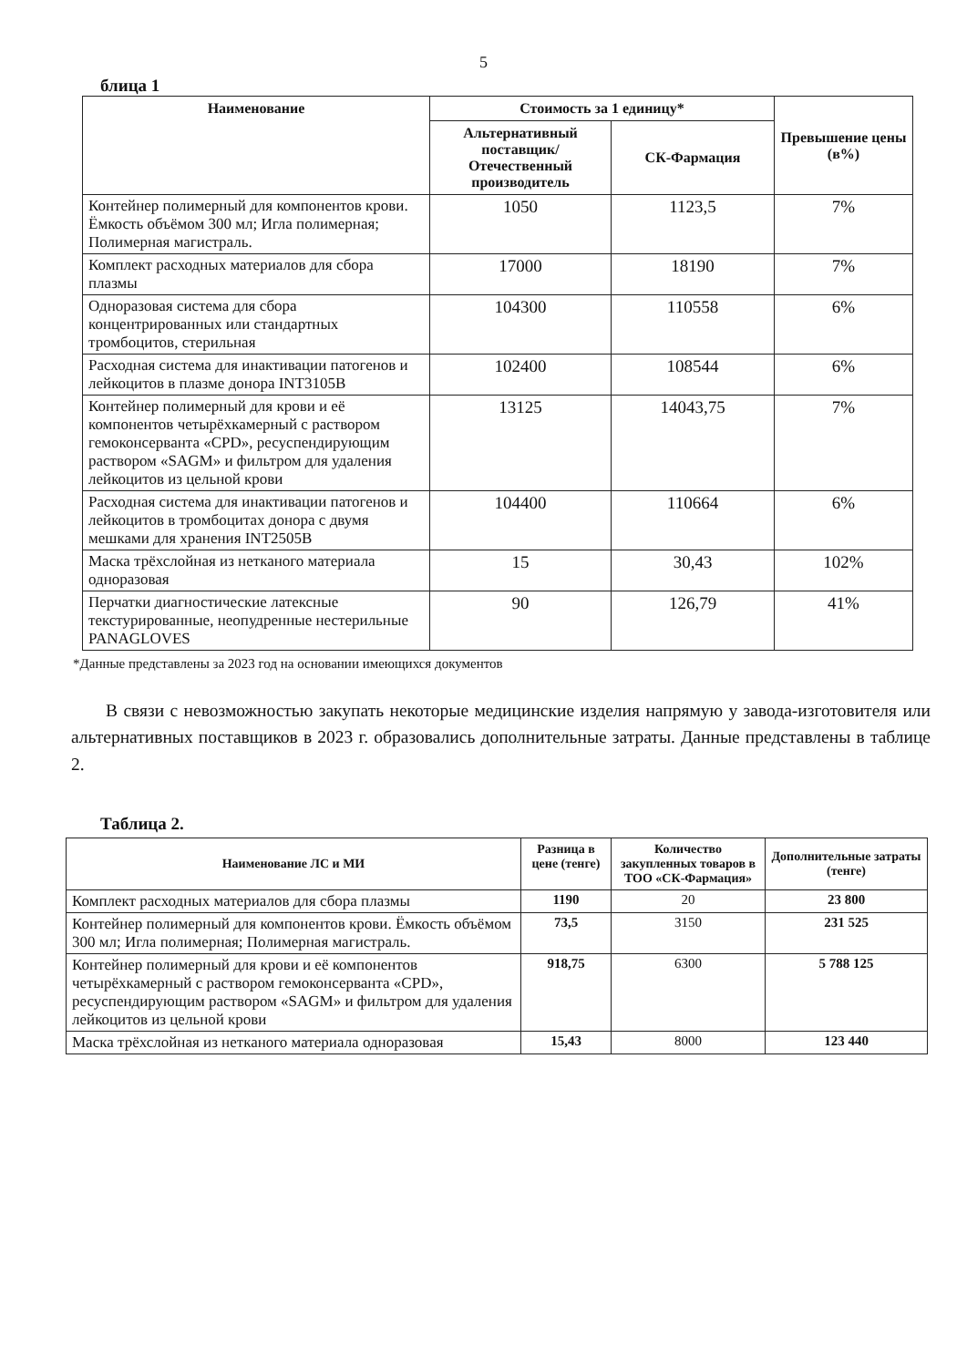5
блица 1
| Наименование | Стоимость за 1 единицу* | | Превышение цены (в%) |
| --- | --- | --- | --- |
| | Альтернативный поставщик/ Отечественный производитель | СК-Фармация | |
| Контейнер полимерный для компонентов крови. Ёмкость объёмом 300 мл; Игла полимерная; Полимерная магистраль. | 1050 | 1123,5 | 7% |
| Комплект расходных материалов для сбора плазмы | 17000 | 18190 | 7% |
| Одноразовая система для сбора концентрированных или стандартных тромбоцитов, стерильная | 104300 | 110558 | 6% |
| Расходная система для инактивации патогенов и лейкоцитов в плазме донора INT3105B | 102400 | 108544 | 6% |
| Контейнер полимерный для крови и её компонентов четырёхкамерный с раствором гемоконсерванта «CPD», ресуспендирующим раствором «SAGM» и фильтром для удаления лейкоцитов из цельной крови | 13125 | 14043,75 | 7% |
| Расходная система для инактивации патогенов и лейкоцитов в тромбоцитах донора с двумя мешками для хранения INT2505B | 104400 | 110664 | 6% |
| Маска трёхслойная из нетканого материала одноразовая | 15 | 30,43 | 102% |
| Перчатки диагностические латексные текстурированные, неопудренные нестерильные PANAGLOVES | 90 | 126,79 | 41% |
*Данные представлены за 2023 год на основании имеющихся документов
В связи с невозможностью закупать некоторые медицинские изделия напрямую у завода-изготовителя или альтернативных поставщиков в 2023 г. образовались дополнительные затраты. Данные представлены в таблице 2.
Таблица 2.
| Наименование ЛС и МИ | Разница в цене (тенге) | Количество закупленных товаров в ТОО «СК-Фармация» | Дополнительные затраты (тенге) |
| --- | --- | --- | --- |
| Комплект расходных материалов для сбора плазмы | 1190 | 20 | 23 800 |
| Контейнер полимерный для компонентов крови. Ёмкость объёмом 300 мл; Игла полимерная; Полимерная магистраль. | 73,5 | 3150 | 231 525 |
| Контейнер полимерный для крови и её компонентов четырёхкамерный с раствором гемоконсерванта «CPD», ресуспендирующим раствором «SAGM» и фильтром для удаления лейкоцитов из цельной крови | 918,75 | 6300 | 5 788 125 |
| Маска трёхслойная из нетканого материала одноразовая | 15,43 | 8000 | 123 440 |